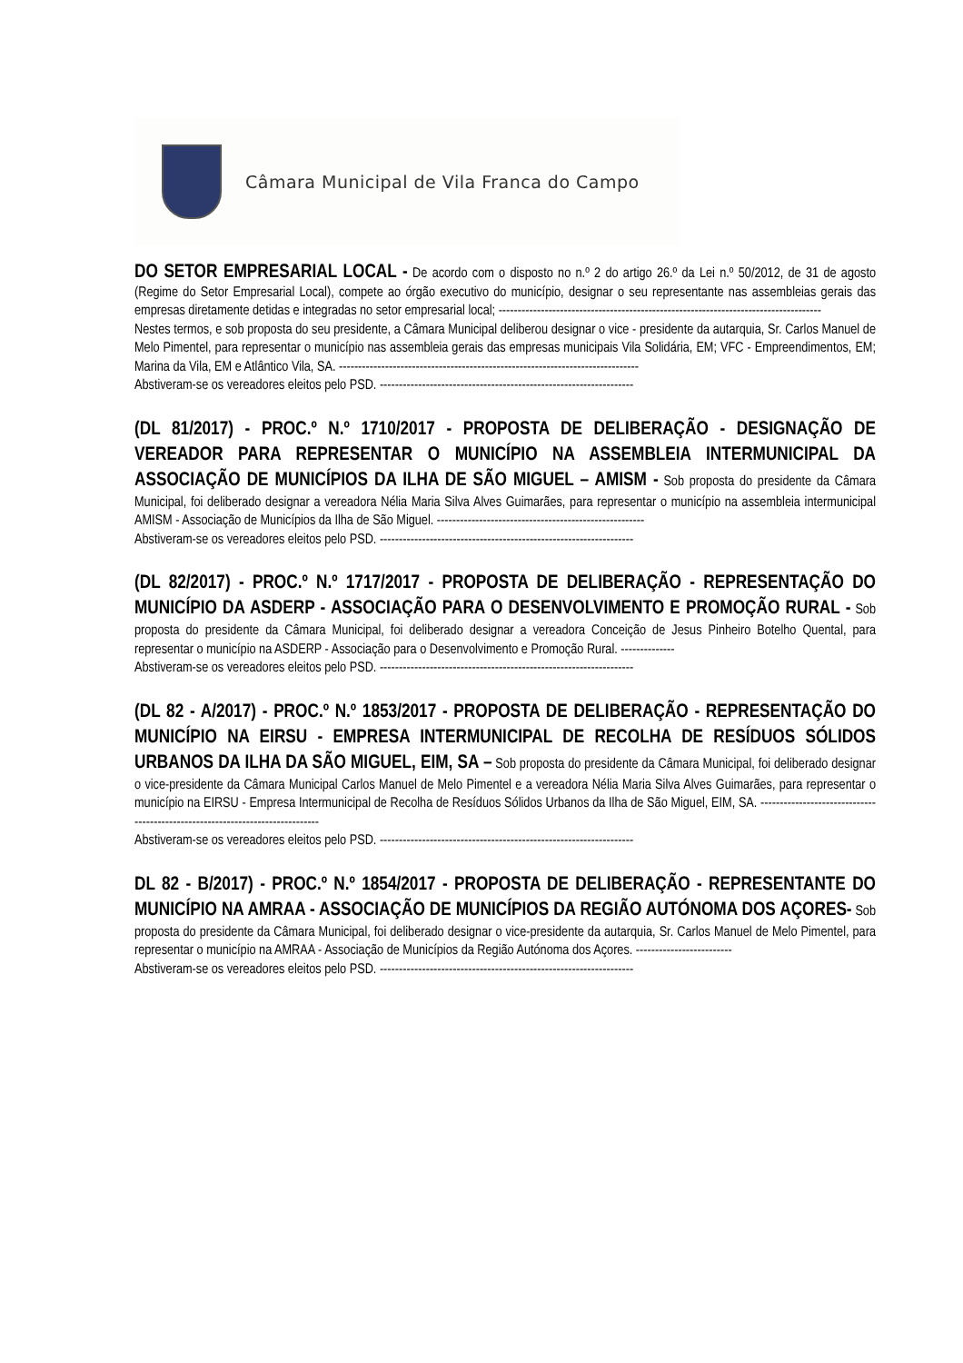Câmara Municipal de Vila Franca do Campo
DO SETOR EMPRESARIAL LOCAL - De acordo com o disposto no n.º 2 do artigo 26.º da Lei n.º 50/2012, de 31 de agosto (Regime do Setor Empresarial Local), compete ao órgão executivo do município, designar o seu representante nas assembleias gerais das empresas diretamente detidas e integradas no setor empresarial local; ------------------------------------------------------------------------------------
Nestes termos, e sob proposta do seu presidente, a Câmara Municipal deliberou designar o vice - presidente da autarquia, Sr. Carlos Manuel de Melo Pimentel, para representar o município nas assembleia gerais das empresas municipais Vila Solidária, EM; VFC - Empreendimentos, EM; Marina da Vila, EM e Atlântico Vila, SA. ------------------------------------------------------------------------------
Abstiveram-se os vereadores eleitos pelo PSD. ------------------------------------------------------------------
(DL 81/2017) - PROC.º N.º 1710/2017 - PROPOSTA DE DELIBERAÇÃO - DESIGNAÇÃO DE VEREADOR PARA REPRESENTAR O MUNICÍPIO NA ASSEMBLEIA INTERMUNICIPAL DA ASSOCIAÇÃO DE MUNICÍPIOS DA ILHA DE SÃO MIGUEL – AMISM - Sob proposta do presidente da Câmara Municipal, foi deliberado designar a vereadora Nélia Maria Silva Alves Guimarães, para representar o município na assembleia intermunicipal AMISM - Associação de Municípios da Ilha de São Miguel. ------------------------------------------------------
Abstiveram-se os vereadores eleitos pelo PSD. ------------------------------------------------------------------
(DL 82/2017) - PROC.º N.º 1717/2017 - PROPOSTA DE DELIBERAÇÃO - REPRESENTAÇÃO DO MUNICÍPIO DA ASDERP - ASSOCIAÇÃO PARA O DESENVOLVIMENTO E PROMOÇÃO RURAL - Sob proposta do presidente da Câmara Municipal, foi deliberado designar a vereadora Conceição de Jesus Pinheiro Botelho Quental, para representar o município na ASDERP - Associação para o Desenvolvimento e Promoção Rural. --------------
Abstiveram-se os vereadores eleitos pelo PSD. ------------------------------------------------------------------
(DL 82 - A/2017) - PROC.º N.º 1853/2017 - PROPOSTA DE DELIBERAÇÃO - REPRESENTAÇÃO DO MUNICÍPIO NA EIRSU - EMPRESA INTERMUNICIPAL DE RECOLHA DE RESÍDUOS SÓLIDOS URBANOS DA ILHA DA SÃO MIGUEL, EIM, SA – Sob proposta do presidente da Câmara Municipal, foi deliberado designar o vice-presidente da Câmara Municipal Carlos Manuel de Melo Pimentel e a vereadora Nélia Maria Silva Alves Guimarães, para representar o município na EIRSU - Empresa Intermunicipal de Recolha de Resíduos Sólidos Urbanos da Ilha de São Miguel, EIM, SA. ------------------------------------------------------------------------------
Abstiveram-se os vereadores eleitos pelo PSD. ------------------------------------------------------------------
DL 82 - B/2017) - PROC.º N.º 1854/2017 - PROPOSTA DE DELIBERAÇÃO - REPRESENTANTE DO MUNICÍPIO NA AMRAA - ASSOCIAÇÃO DE MUNICÍPIOS DA REGIÃO AUTÓNOMA DOS AÇORES- Sob proposta do presidente da Câmara Municipal, foi deliberado designar o vice-presidente da autarquia, Sr. Carlos Manuel de Melo Pimentel, para representar o município na AMRAA - Associação de Municípios da Região Autónoma dos Açores. -------------------------
Abstiveram-se os vereadores eleitos pelo PSD. ------------------------------------------------------------------